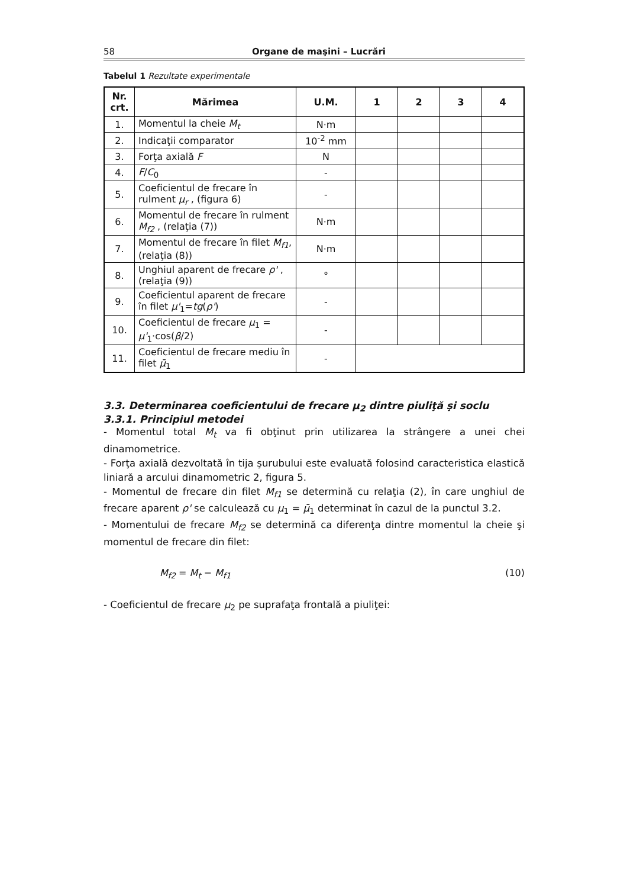58 Organe de maşini – Lucrări
Tabelul 1 Rezultate experimentale
| Nr. crt. | Mărimea | U.M. | 1 | 2 | 3 | 4 |
| --- | --- | --- | --- | --- | --- | --- |
| 1. | Momentul la cheie M<sub>t</sub> | N·m | | | | |
| 2. | Indicaţii comparator | 10<sup>-2</sup> mm | | | | |
| 3. | Forţa axială F | N | | | | |
| 4. | F / C<sub>0</sub> | - | | | | |
| 5. | Coeficientul de frecare în rulment μ<sub>r</sub> , (figura 6) | - | | | | |
| 6. | Momentul de frecare în rulment M<sub>f2</sub> , (relaţia (7)) | N·m | | | | |
| 7. | Momentul de frecare în filet M<sub>f1</sub> , (relaţia (8)) | N·m | | | | |
| 8. | Unghiul aparent de frecare ρ' , (relaţia (9)) | ° | | | | |
| 9. | Coeficientul aparent de frecare în filet μ'<sub>1</sub>= tg ( ρ' ) | - | | | | |
| 10. | Coeficientul de frecare μ<sub>1</sub> = μ'<sub>1</sub>·cos( β /2) | - | | | | |
| 11. | Coeficientul de frecare mediu în filet μ̄<sub>1</sub> | - | | | | |
3.3. Determinarea coeficientului de frecare μ<sub>2</sub> dintre piuliţă şi soclu
3.3.1. Principiul metodei
- Momentul total M<sub>t</sub> va fi obţinut prin utilizarea la strângere a unei chei dinamometrice.
- Forţa axială dezvoltată în tija şurubului este evaluată folosind caracteristica elastică liniară a arcului dinamometric 2, figura 5.
- Momentul de frecare din filet M<sub>f1</sub> se determină cu relaţia (2), în care unghiul de frecare aparent ρ' se calculează cu μ<sub>1</sub> = μ̄<sub>1</sub> determinat în cazul de la punctul 3.2.
- Momentului de frecare M<sub>f2</sub> se determină ca diferenţa dintre momentul la cheie şi momentul de frecare din filet:
M<sub>f2</sub> = M<sub>t</sub> − M<sub>f1</sub> (10)
- Coeficientul de frecare μ<sub>2</sub> pe suprafaţa frontală a piuliţei: